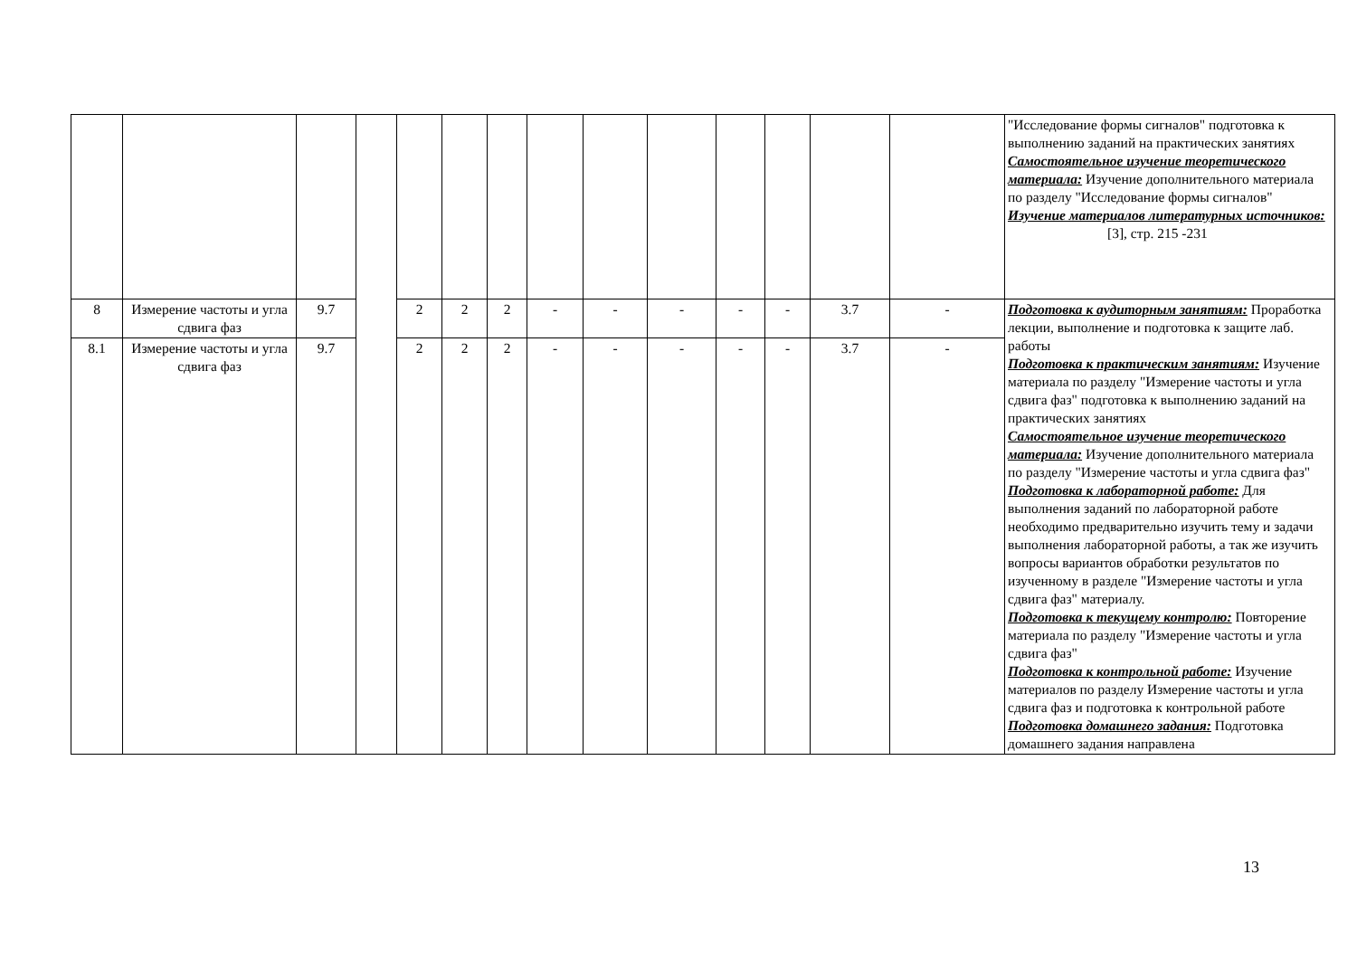| | | | | | | | | | | | | | | "Исследование формы сигналов" подготовка к выполнению заданий на практических занятиях Самостоятельное изучение теоретического материала: Изучение дополнительного материала по разделу "Исследование формы сигналов" Изучение материалов литературных источников: [3], стр. 215 -231 |
| 8 | Измерение частоты и угла сдвига фаз | 9.7 | | 2 | 2 | 2 | - | - | - | - | - | 3.7 | - | Подготовка к аудиторным занятиям: Проработка лекции, выполнение и подготовка к защите лаб. работы Подготовка к практическим занятиям: Изучение материала по разделу "Измерение частоты и угла сдвига фаз" подготовка к выполнению заданий на практических занятиях Самостоятельное изучение теоретического материала: Изучение дополнительного материала по разделу "Измерение частоты и угла сдвига фаз" Подготовка к лабораторной работе: Для выполнения заданий по лабораторной работе необходимо предварительно изучить тему и задачи выполнения лабораторной работы, а так же изучить вопросы вариантов обработки результатов по изученному в разделе "Измерение частоты и угла сдвига фаз" материалу. Подготовка к текущему контролю: Повторение материала по разделу "Измерение частоты и угла сдвига фаз" Подготовка к контрольной работе: Изучение материалов по разделу Измерение частоты и угла сдвига фаз и подготовка к контрольной работе Подготовка домашнего задания: Подготовка домашнего задания направлена |
| 8.1 | Измерение частоты и угла сдвига фаз | 9.7 | | 2 | 2 | 2 | - | - | - | - | - | 3.7 | - | |
13